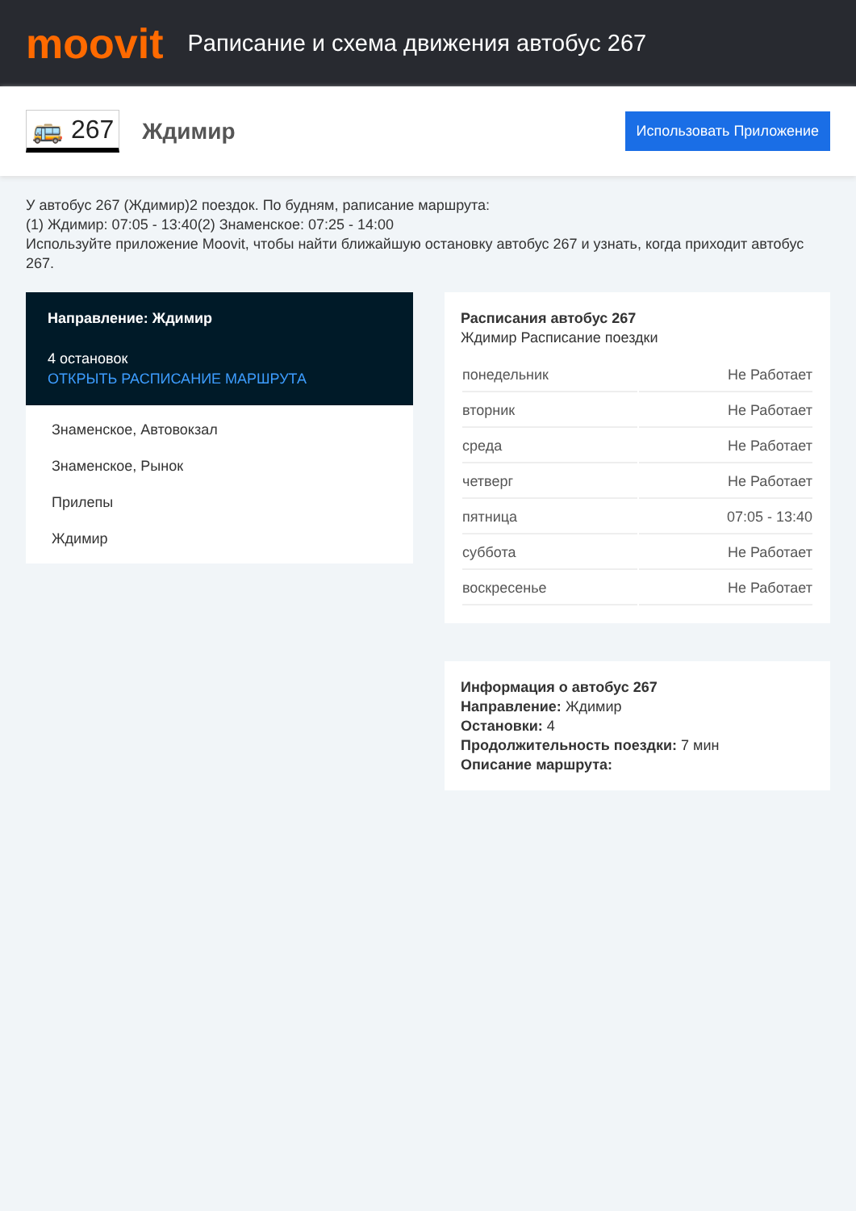moovit
Рaписание и схема движения автобус 267
🚌 267
Ждимир
Использовать Приложение
У автобус 267 (Ждимир)2 поездок. По будням, рaписание маршрута:
(1) Ждимир: 07:05 - 13:40(2) Знаменское: 07:25 - 14:00
Используйте приложение Moovit, чтобы найти ближайшую остановку автобус 267 и узнать, когда приходит автобус 267.
Направление: Ждимир
4 остановок
ОТКРЫТЬ РАСПИСАНИЕ МАРШРУТА
Знаменское, Автовокзал
Знаменское, Рынок
Прилепы
Ждимир
Расписания автобус 267
Ждимир Расписание поездки
| понедельник | Не Работает |
| вторник | Не Работает |
| среда | Не Работает |
| четверг | Не Работает |
| пятница | 07:05 - 13:40 |
| суббота | Не Работает |
| воскресенье | Не Работает |
Информация о автобус 267
Направление: Ждимир
Остановки: 4
Продолжительность поездки: 7 мин
Описание маршрута: